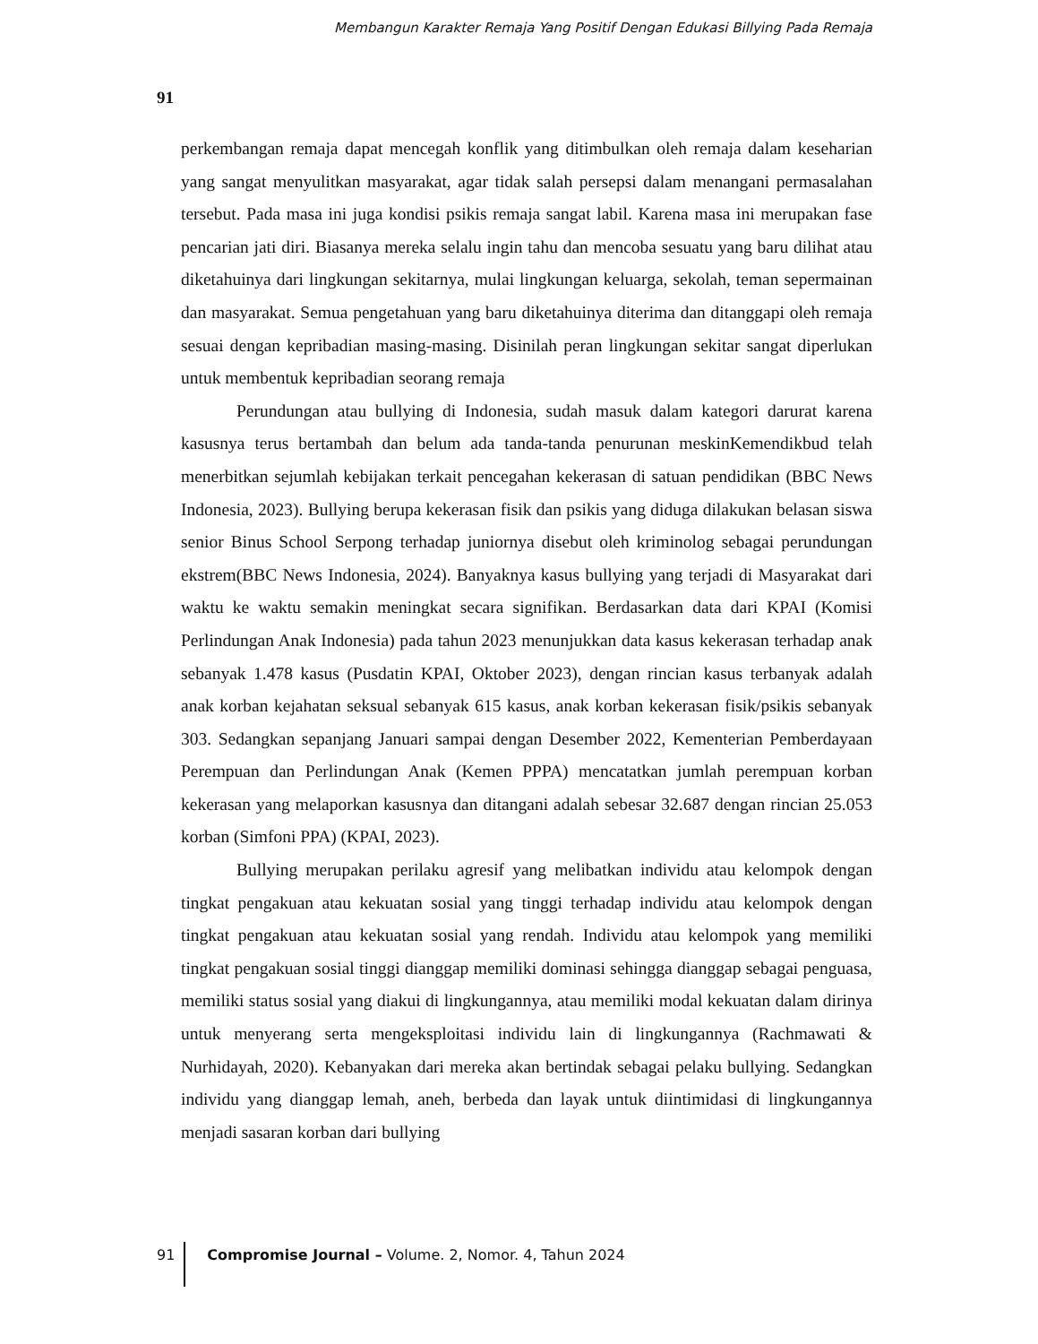Membangun Karakter Remaja Yang Positif Dengan Edukasi Billying Pada Remaja
91
perkembangan remaja dapat mencegah konflik yang ditimbulkan oleh remaja dalam keseharian yang sangat menyulitkan masyarakat, agar tidak salah persepsi dalam menangani permasalahan tersebut. Pada masa ini juga kondisi psikis remaja sangat labil. Karena masa ini merupakan fase pencarian jati diri. Biasanya mereka selalu ingin tahu dan mencoba sesuatu yang baru dilihat atau diketahuinya dari lingkungan sekitarnya, mulai lingkungan keluarga, sekolah, teman sepermainan dan masyarakat. Semua pengetahuan yang baru diketahuinya diterima dan ditanggapi oleh remaja sesuai dengan kepribadian masing-masing. Disinilah peran lingkungan sekitar sangat diperlukan untuk membentuk kepribadian seorang remaja
Perundungan atau bullying di Indonesia, sudah masuk dalam kategori darurat karena kasusnya terus bertambah dan belum ada tanda-tanda penurunan meskinKemendikbud telah menerbitkan sejumlah kebijakan terkait pencegahan kekerasan di satuan pendidikan (BBC News Indonesia, 2023). Bullying berupa kekerasan fisik dan psikis yang diduga dilakukan belasan siswa senior Binus School Serpong terhadap juniornya disebut oleh kriminolog sebagai perundungan ekstrem(BBC News Indonesia, 2024). Banyaknya kasus bullying yang terjadi di Masyarakat dari waktu ke waktu semakin meningkat secara signifikan. Berdasarkan data dari KPAI (Komisi Perlindungan Anak Indonesia) pada tahun 2023 menunjukkan data kasus kekerasan terhadap anak sebanyak 1.478 kasus (Pusdatin KPAI, Oktober 2023), dengan rincian kasus terbanyak adalah anak korban kejahatan seksual sebanyak 615 kasus, anak korban kekerasan fisik/psikis sebanyak 303. Sedangkan sepanjang Januari sampai dengan Desember 2022, Kementerian Pemberdayaan Perempuan dan Perlindungan Anak (Kemen PPPA) mencatatkan jumlah perempuan korban kekerasan yang melaporkan kasusnya dan ditangani adalah sebesar 32.687 dengan rincian 25.053 korban (Simfoni PPA) (KPAI, 2023).
Bullying merupakan perilaku agresif yang melibatkan individu atau kelompok dengan tingkat pengakuan atau kekuatan sosial yang tinggi terhadap individu atau kelompok dengan tingkat pengakuan atau kekuatan sosial yang rendah. Individu atau kelompok yang memiliki tingkat pengakuan sosial tinggi dianggap memiliki dominasi sehingga dianggap sebagai penguasa, memiliki status sosial yang diakui di lingkungannya, atau memiliki modal kekuatan dalam dirinya untuk menyerang serta mengeksploitasi individu lain di lingkungannya (Rachmawati & Nurhidayah, 2020). Kebanyakan dari mereka akan bertindak sebagai pelaku bullying. Sedangkan individu yang dianggap lemah, aneh, berbeda dan layak untuk diintimidasi di lingkungannya menjadi sasaran korban dari bullying
91
Compromise Journal – Volume. 2, Nomor. 4, Tahun 2024